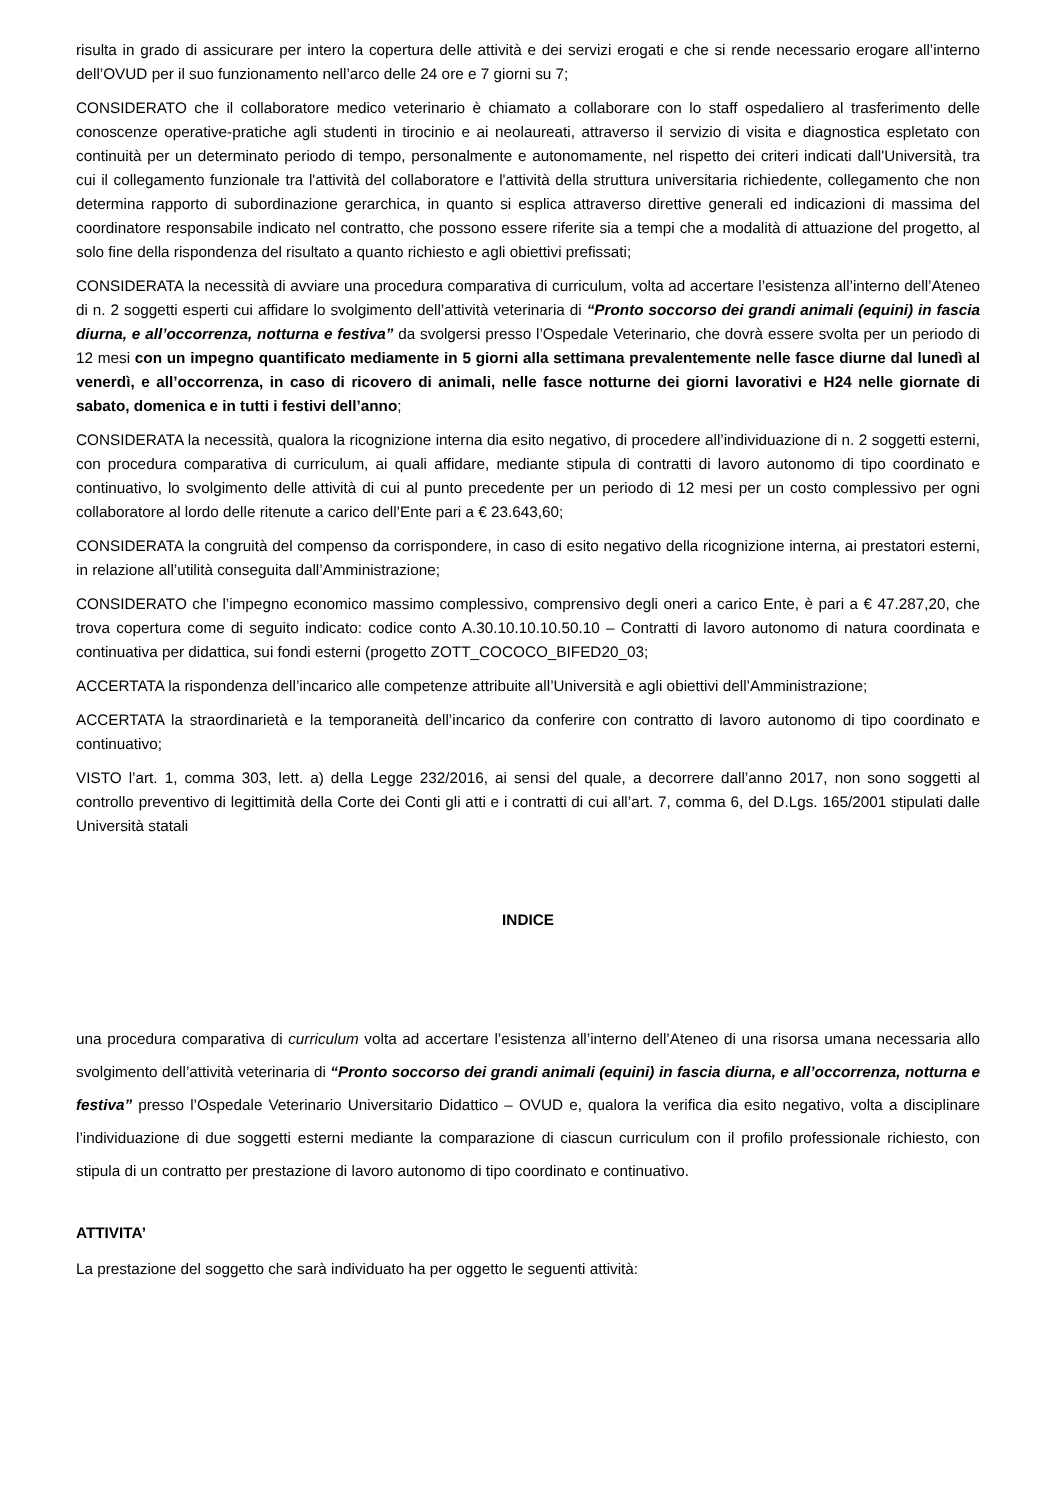risulta in grado di assicurare per intero la copertura delle attività e dei servizi erogati e che si rende necessario erogare all’interno dell’OVUD per il suo funzionamento nell’arco delle 24 ore e 7 giorni su 7;
CONSIDERATO che il collaboratore medico veterinario è chiamato a collaborare con lo staff ospedaliero al trasferimento delle conoscenze operative-pratiche agli studenti in tirocinio e ai neolaureati, attraverso il servizio di visita e diagnostica espletato con continuità per un determinato periodo di tempo, personalmente e autonomamente, nel rispetto dei criteri indicati dall'Università, tra cui il collegamento funzionale tra l'attività del collaboratore e l'attività della struttura universitaria richiedente, collegamento che non determina rapporto di subordinazione gerarchica, in quanto si esplica attraverso direttive generali ed indicazioni di massima del coordinatore responsabile indicato nel contratto, che possono essere riferite sia a tempi che a modalità di attuazione del progetto, al solo fine della rispondenza del risultato a quanto richiesto e agli obiettivi prefissati;
CONSIDERATA la necessità di avviare una procedura comparativa di curriculum, volta ad accertare l’esistenza all’interno dell’Ateneo di n. 2 soggetti esperti cui affidare lo svolgimento dell’attività veterinaria di “Pronto soccorso dei grandi animali (equini) in fascia diurna, e all’occorrenza, notturna e festiva” da svolgersi presso l’Ospedale Veterinario, che dovrà essere svolta per un periodo di 12 mesi con un impegno quantificato mediamente in 5 giorni alla settimana prevalentemente nelle fasce diurne dal lunedì al venerdì, e all’occorrenza, in caso di ricovero di animali, nelle fasce notturne dei giorni lavorativi e H24 nelle giornate di sabato, domenica e in tutti i festivi dell’anno;
CONSIDERATA la necessità, qualora la ricognizione interna dia esito negativo, di procedere all’individuazione di n. 2 soggetti esterni, con procedura comparativa di curriculum, ai quali affidare, mediante stipula di contratti di lavoro autonomo di tipo coordinato e continuativo, lo svolgimento delle attività di cui al punto precedente per un periodo di 12 mesi per un costo complessivo per ogni collaboratore al lordo delle ritenute a carico dell’Ente pari a € 23.643,60;
CONSIDERATA la congruità del compenso da corrispondere, in caso di esito negativo della ricognizione interna, ai prestatori esterni, in relazione all’utilità conseguita dall’Amministrazione;
CONSIDERATO che l’impegno economico massimo complessivo, comprensivo degli oneri a carico Ente, è pari a € 47.287,20, che trova copertura come di seguito indicato: codice conto A.30.10.10.10.50.10 – Contratti di lavoro autonomo di natura coordinata e continuativa per didattica, sui fondi esterni (progetto ZOTT_COCOCO_BIFED20_03;
ACCERTATA la rispondenza dell’incarico alle competenze attribuite all’Università e agli obiettivi dell’Amministrazione;
ACCERTATA la straordinarietà e la temporaneità dell’incarico da conferire con contratto di lavoro autonomo di tipo coordinato e continuativo;
VISTO l’art. 1, comma 303, lett. a) della Legge 232/2016, ai sensi del quale, a decorrere dall’anno 2017, non sono soggetti al controllo preventivo di legittimità della Corte dei Conti gli atti e i contratti di cui all’art. 7, comma 6, del D.Lgs. 165/2001 stipulati dalle Università statali
INDICE
una procedura comparativa di curriculum volta ad accertare l’esistenza all’interno dell’Ateneo di una risorsa umana necessaria allo svolgimento dell’attività veterinaria di “Pronto soccorso dei grandi animali (equini) in fascia diurna, e all’occorrenza, notturna e festiva” presso l’Ospedale Veterinario Universitario Didattico – OVUD e, qualora la verifica dia esito negativo, volta a disciplinare l’individuazione di due soggetti esterni mediante la comparazione di ciascun curriculum con il profilo professionale richiesto, con stipula di un contratto per prestazione di lavoro autonomo di tipo coordinato e continuativo.
ATTIVITA’
La prestazione del soggetto che sarà individuato ha per oggetto le seguenti attività: